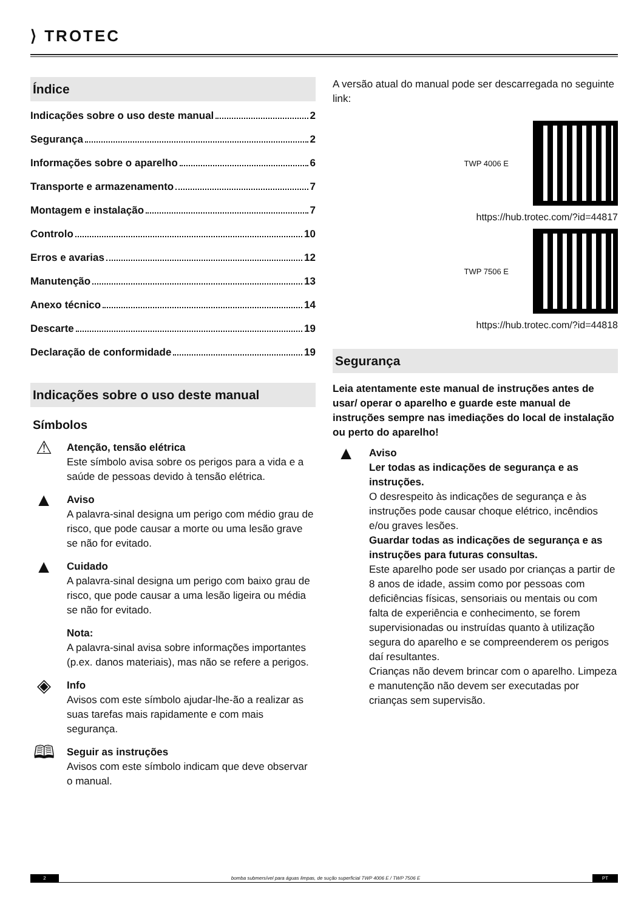⟩ TROTEC
Índice
Indicações sobre o uso deste manual 2
Segurança 2
Informações sobre o aparelho 6
Transporte e armazenamento 7
Montagem e instalação 7
Controlo 10
Erros e avarias 12
Manutenção 13
Anexo técnico 14
Descarte 19
Declaração de conformidade 19
Indicações sobre o uso deste manual
Símbolos
⚠
Atenção, tensão elétrica
Este símbolo avisa sobre os perigos para a vida e a saúde de pessoas devido à tensão elétrica.
▲
Aviso
A palavra-sinal designa um perigo com médio grau de risco, que pode causar a morte ou uma lesão grave se não for evitado.
▲
Cuidado
A palavra-sinal designa um perigo com baixo grau de risco, que pode causar a uma lesão ligeira ou média se não for evitado.
Nota:
A palavra-sinal avisa sobre informações importantes (p.ex. danos materiais), mas não se refere a perigos.
◈
Info
Avisos com este símbolo ajudar-lhe-ão a realizar as suas tarefas mais rapidamente e com mais segurança.
🕮
Seguir as instruções
Avisos com este símbolo indicam que deve observar o manual.
A versão atual do manual pode ser descarregada no seguinte link:
TWP 4006 E
https://hub.trotec.com/?id=44817
TWP 7506 E
https://hub.trotec.com/?id=44818
Segurança
Leia atentamente este manual de instruções antes de usar/ operar o aparelho e guarde este manual de instruções sempre nas imediações do local de instalação ou perto do aparelho!
▲
Aviso
Ler todas as indicações de segurança e as instruções.
O desrespeito às indicações de segurança e às instruções pode causar choque elétrico, incêndios e/ou graves lesões.
Guardar todas as indicações de segurança e as instruções para futuras consultas.
Este aparelho pode ser usado por crianças a partir de 8 anos de idade, assim como por pessoas com deficiências físicas, sensoriais ou mentais ou com falta de experiência e conhecimento, se forem supervisionadas ou instruídas quanto à utilização segura do aparelho e se compreenderem os perigos daí resultantes.
Crianças não devem brincar com o aparelho. Limpeza e manutenção não devem ser executadas por crianças sem supervisão.
2 bomba submersível para águas limpas, de sução superficial TWP 4006 E / TWP 7506 E PT